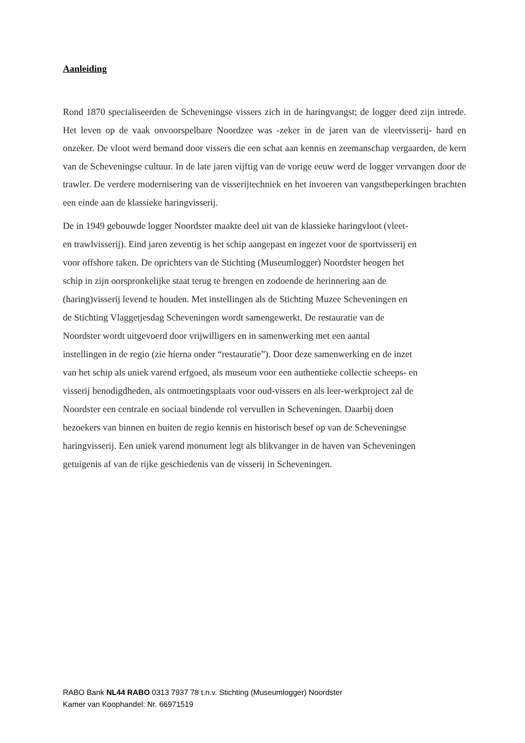Aanleiding
Rond 1870 specialiseerden de Scheveningse vissers zich in de haringvangst; de logger deed zijn intrede. Het leven op de vaak onvoorspelbare Noordzee was -zeker in de jaren van de vleetvisserij- hard en onzeker. De vloot werd bemand door vissers die een schat aan kennis en zeemanschap vergaarden, de kern van de Scheveningse cultuur. In de late jaren vijftig van de vorige eeuw werd de logger vervangen door de trawler. De verdere modernisering van de visserijtechniek en het invoeren van vangstbeperkingen brachten een einde aan de klassieke haringvisserij.
De in 1949 gebouwde logger Noordster maakte deel uit van de klassieke haringvloot (vleet-
en trawlvisserij). Eind jaren zeventig is het schip aangepast en ingezet voor de sportvisserij en
voor offshore taken. De oprichters van de Stichting (Museumlogger) Noordster beogen het
schip in zijn oorspronkelijke staat terug te brengen en zodoende de herinnering aan de
(haring)visserij levend te houden. Met instellingen als de Stichting Muzee Scheveningen en
de Stichting Vlaggetjesdag Scheveningen wordt samengewerkt. De restauratie van de
Noordster wordt uitgevoerd door vrijwilligers en in samenwerking met een aantal
instellingen in de regio (zie hierna onder “restauratie”). Door deze samenwerking en de inzet
van het schip als uniek varend erfgoed, als museum voor een authentieke collectie scheeps- en
visserij benodigdheden, als ontmoetingsplaats voor oud-vissers en als leer-werkproject zal de
Noordster een centrale en sociaal bindende rol vervullen in Scheveningen. Daarbij doen
bezoekers van binnen en buiten de regio kennis en historisch besef op van de Scheveningse
haringvisserij. Een uniek varend monument legt als blikvanger in de haven van Scheveningen
getuigenis af van de rijke geschiedenis van de visserij in Scheveningen.
RABO Bank NL44 RABO 0313 7937 78 t.n.v. Stichting (Museumlogger) Noordster
Kamer van Koophandel: Nr. 66971519